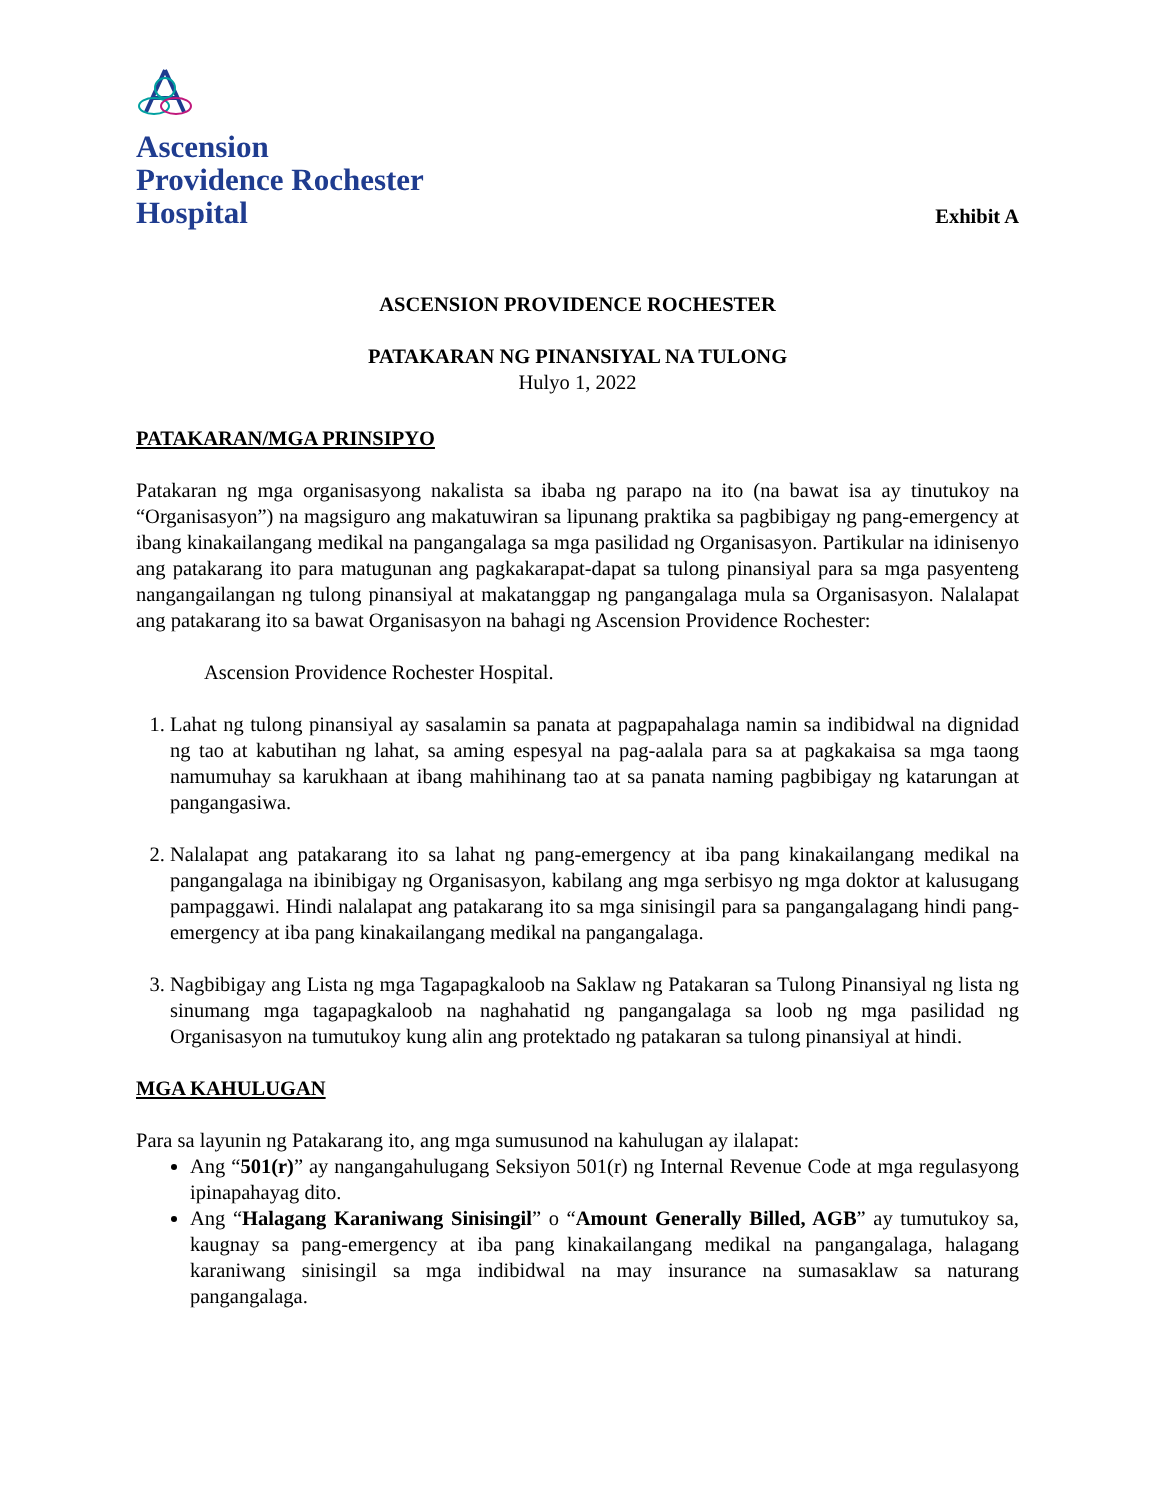Ascension
Providence Rochester
Hospital
Exhibit A
ASCENSION PROVIDENCE ROCHESTER
PATAKARAN NG PINANSIYAL NA TULONG
Hulyo 1, 2022
PATAKARAN/MGA PRINSIPYO
Patakaran ng mga organisasyong nakalista sa ibaba ng parapo na ito (na bawat isa ay tinutukoy na “Organisasyon”) na magsiguro ang makatuwiran sa lipunang praktika sa pagbibigay ng pang-emergency at ibang kinakailangang medikal na pangangalaga sa mga pasilidad ng Organisasyon. Partikular na idinisenyo ang patakarang ito para matugunan ang pagkakarapat-dapat sa tulong pinansiyal para sa mga pasyenteng nangangailangan ng tulong pinansiyal at makatanggap ng pangangalaga mula sa Organisasyon. Nalalapat ang patakarang ito sa bawat Organisasyon na bahagi ng Ascension Providence Rochester:
Ascension Providence Rochester Hospital.
1. Lahat ng tulong pinansiyal ay sasalamin sa panata at pagpapahalaga namin sa indibidwal na dignidad ng tao at kabutihan ng lahat, sa aming espesyal na pag-aalala para sa at pagkakaisa sa mga taong namumuhay sa karukhaan at ibang mahihinang tao at sa panata naming pagbibigay ng katarungan at pangangasiwa.
2. Nalalapat ang patakarang ito sa lahat ng pang-emergency at iba pang kinakailangang medikal na pangangalaga na ibinibigay ng Organisasyon, kabilang ang mga serbisyo ng mga doktor at kalusugang pampaggawi. Hindi nalalapat ang patakarang ito sa mga sinisingil para sa pangangalagang hindi pang-emergency at iba pang kinakailangang medikal na pangangalaga.
3. Nagbibigay ang Lista ng mga Tagapagkaloob na Saklaw ng Patakaran sa Tulong Pinansiyal ng lista ng sinumang mga tagapagkaloob na naghahatid ng pangangalaga sa loob ng mga pasilidad ng Organisasyon na tumutukoy kung alin ang protektado ng patakaran sa tulong pinansiyal at hindi.
MGA KAHULUGAN
Para sa layunin ng Patakarang ito, ang mga sumusunod na kahulugan ay ilalapat:
Ang “501(r)” ay nangangahulugang Seksiyon 501(r) ng Internal Revenue Code at mga regulasyong ipinapahayag dito.
Ang “Halagang Karaniwang Sinisingil” o “Amount Generally Billed, AGB” ay tumutukoy sa, kaugnay sa pang-emergency at iba pang kinakailangang medikal na pangangalaga, halagang karaniwang sinisingil sa mga indibidwal na may insurance na sumasaklaw sa naturang pangangalaga.